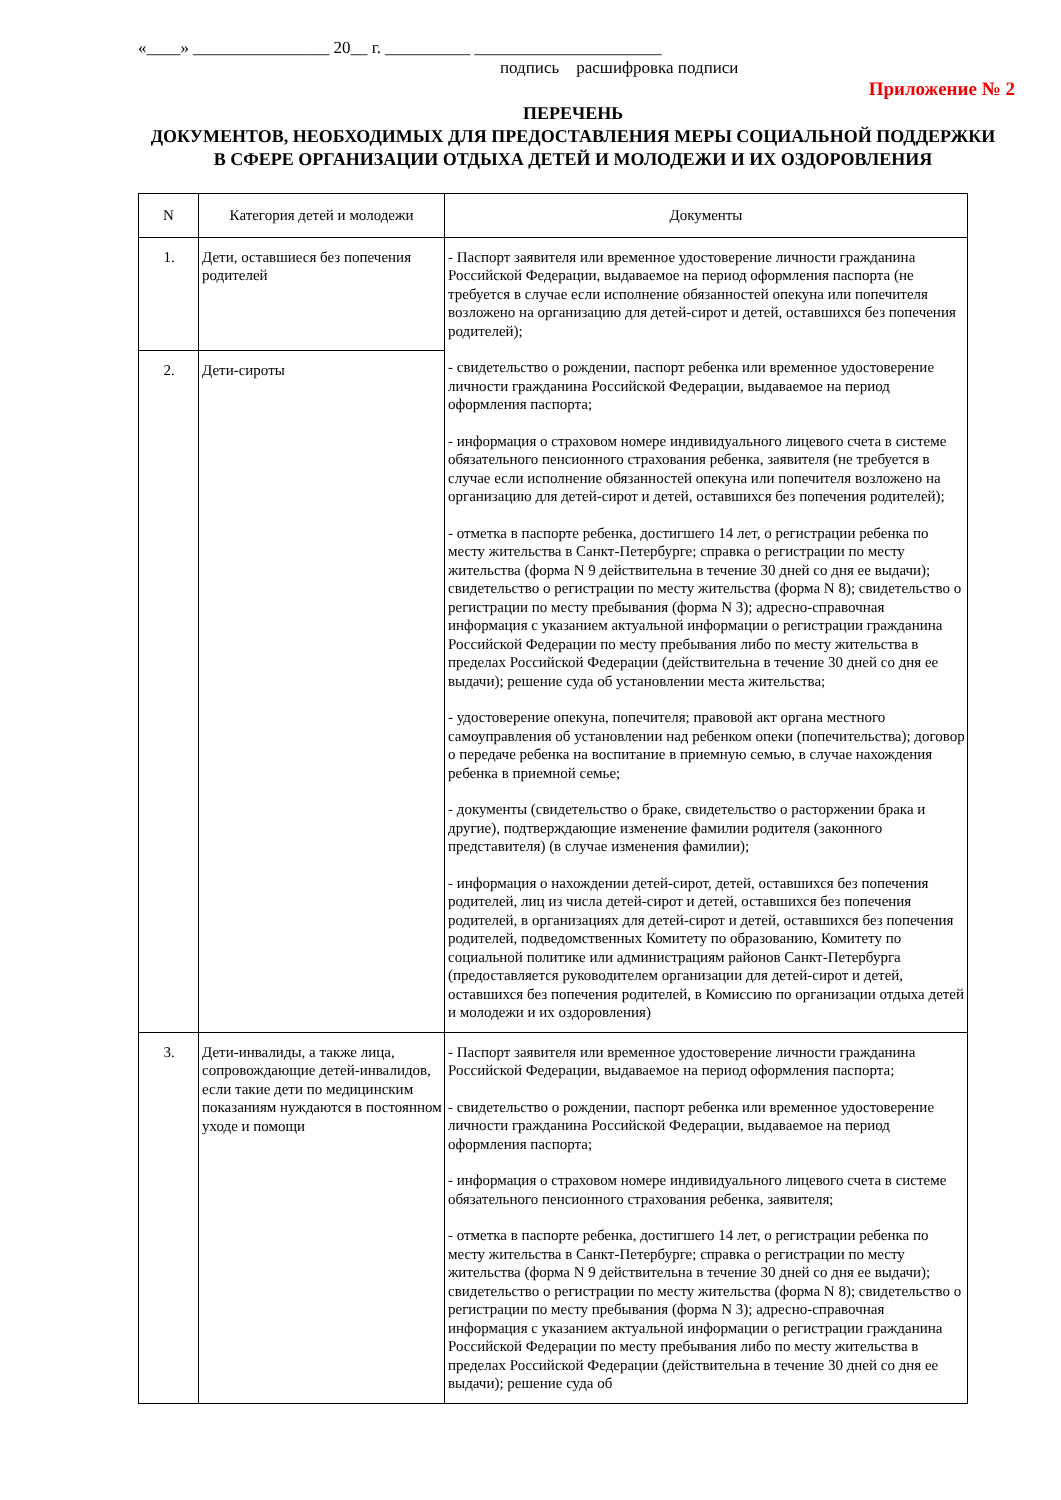«____» ________________ 20__ г. __________ ______________________
подпись расшифровка подписи
Приложение № 2
ПЕРЕЧЕНЬ
ДОКУМЕНТОВ, НЕОБХОДИМЫХ ДЛЯ ПРЕДОСТАВЛЕНИЯ МЕРЫ СОЦИАЛЬНОЙ ПОДДЕРЖКИ
В СФЕРЕ ОРГАНИЗАЦИИ ОТДЫХА ДЕТЕЙ И МОЛОДЕЖИ И ИХ ОЗДОРОВЛЕНИЯ
| N | Категория детей и молодежи | Документы |
| --- | --- | --- |
| 1. | Дети, оставшиеся без попечения родителей | - Паспорт заявителя или временное удостоверение личности гражданина Российской Федерации, выдаваемое на период оформления паспорта (не требуется в случае если исполнение обязанностей опекуна или попечителя возложено на организацию для детей-сирот и детей, оставшихся без попечения родителей); - свидетельство о рождении, паспорт ребенка или временное удостоверение личности гражданина Российской Федерации, выдаваемое на период оформления паспорта; - информация о страховом номере индивидуального лицевого счета в системе обязательного пенсионного страхования ребенка, заявителя (не требуется в случае если исполнение обязанностей опекуна или попечителя возложено на организацию для детей-сирот и детей, оставшихся без попечения родителей); - отметка в паспорте ребенка, достигшего 14 лет, о регистрации ребенка по месту жительства в Санкт-Петербурге; справка о регистрации по месту жительства (форма N 9 действительна в течение 30 дней со дня ее выдачи); свидетельство о регистрации по месту жительства (форма N 8); свидетельство о регистрации по месту пребывания (форма N 3); адресно-справочная информация с указанием актуальной информации о регистрации гражданина Российской Федерации по месту пребывания либо по месту жительства в пределах Российской Федерации (действительна в течение 30 дней со дня ее выдачи); решение суда об установлении места жительства; - удостоверение опекуна, попечителя; правовой акт органа местного самоуправления об установлении над ребенком опеки (попечительства); договор о передаче ребенка на воспитание в приемную семью, в случае нахождения ребенка в приемной семье; - документы (свидетельство о браке, свидетельство о расторжении брака и другие), подтверждающие изменение фамилии родителя (законного представителя) (в случае изменения фамилии); - информация о нахождении детей-сирот, детей, оставшихся без попечения родителей, лиц из числа детей-сирот и детей, оставшихся без попечения родителей, в организациях для детей-сирот и детей, оставшихся без попечения родителей, подведомственных Комитету по образованию, Комитету по социальной политике или администрациям районов Санкт-Петербурга (предоставляется руководителем организации для детей-сирот и детей, оставшихся без попечения родителей, в Комиссию по организации отдыха детей и молодежи и их оздоровления) |
| 2. | Дети-сироты | |
| 3. | Дети-инвалиды, а также лица, сопровождающие детей-инвалидов, если такие дети по медицинским показаниям нуждаются в постоянном уходе и помощи | - Паспорт заявителя или временное удостоверение личности гражданина Российской Федерации, выдаваемое на период оформления паспорта; - свидетельство о рождении, паспорт ребенка или временное удостоверение личности гражданина Российской Федерации, выдаваемое на период оформления паспорта; - информация о страховом номере индивидуального лицевого счета в системе обязательного пенсионного страхования ребенка, заявителя; - отметка в паспорте ребенка, достигшего 14 лет, о регистрации ребенка по месту жительства в Санкт-Петербурге; справка о регистрации по месту жительства (форма N 9 действительна в течение 30 дней со дня ее выдачи); свидетельство о регистрации по месту жительства (форма N 8); свидетельство о регистрации по месту пребывания (форма N 3); адресно-справочная информация с указанием актуальной информации о регистрации гражданина Российской Федерации по месту пребывания либо по месту жительства в пределах Российской Федерации (действительна в течение 30 дней со дня ее выдачи); решение суда об |